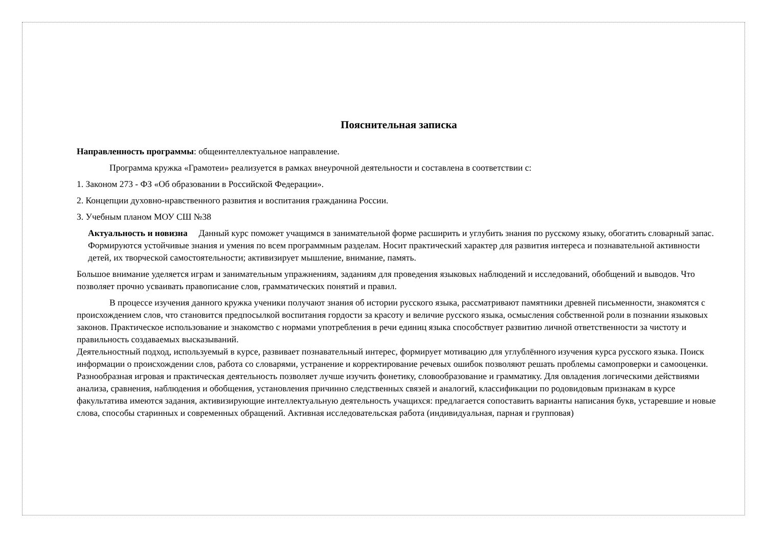Пояснительная записка
Направленность программы: общеинтеллектуальное направление.
Программа кружка «Грамотеи» реализуется в рамках внеурочной деятельности и составлена в соответствии с:
1. Законом 273 - ФЗ «Об образовании в Российской Федерации».
2. Концепции духовно-нравственного развития и воспитания гражданина России.
3. Учебным планом МОУ СШ №38
Актуальность и новизна Данный курс поможет учащимся в занимательной форме расширить и углубить знания по русскому языку, обогатить словарный запас. Формируются устойчивые знания и умения по всем программным разделам. Носит практический характер для развития интереса и познавательной активности детей, их творческой самостоятельности; активизирует мышление, внимание, память.
Большое внимание уделяется играм и занимательным упражнениям, заданиям для проведения языковых наблюдений и исследований, обобщений и выводов. Что позволяет прочно усваивать правописание слов, грамматических понятий и правил.
В процессе изучения данного кружка ученики получают знания об истории русского языка, рассматривают памятники древней письменности, знакомятся с происхождением слов, что становится предпосылкой воспитания гордости за красоту и величие русского языка, осмысления собственной роли в познании языковых законов. Практическое использование и знакомство с нормами употребления в речи единиц языка способствует развитию личной ответственности за чистоту и правильность создаваемых высказываний.
Деятельностный подход, используемый в курсе, развивает познавательный интерес, формирует мотивацию для углублённого изучения курса русского языка. Поиск информации о происхождении слов, работа со словарями, устранение и корректирование речевых ошибок позволяют решать проблемы самопроверки и самооценки. Разнообразная игровая и практическая деятельность позволяет лучше изучить фонетику, словообразование и грамматику. Для овладения логическими действиями анализа, сравнения, наблюдения и обобщения, установления причинно следственных связей и аналогий, классификации по родовидовым признакам в курсе факультатива имеются задания, активизирующие интеллектуальную деятельность учащихся: предлагается сопоставить варианты написания букв, устаревшие и новые слова, способы старинных и современных обращений. Активная исследовательская работа (индивидуальная, парная и групповая)